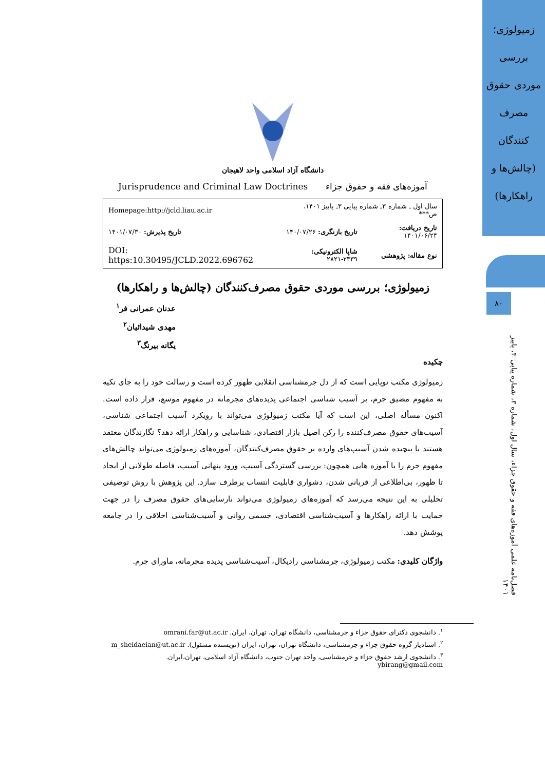زمیولوژی؛ بررسی موردی حقوق مصرف کنندگان (چالش‌ها و راهکارها)
۸۰
فصل‌نامه علمی آموزه‌های فقه و حقوق جزاء، سال اول، شماره ۳، شماره پیاپی ۳، پاییز ۱۴۰۱
دانشگاه آزاد اسلامی واحد لاهیجان
آموزه‌های فقه و حقوق جزاء Jurisprudence and Criminal Law Doctrines
| سال اول ـ شماره ۳ـ شماره پیاپی ۳ـ پاییز ۱۴۰۱، ص*** | | Homepage:http://jcld.liau.ac.ir |
| تاریخ دریافت: ۱۴۰۱/۰۶/۲۴ | تاریخ بازنگری: ۱۴۰/۰۷/۲۶ | تاریخ پذیرش: ۱۴۰۱/۰۷/۳۰ |
| نوع مقاله: پژوهشی | شاپا الکترونیکی: ۲۳۳۹-۲۸۲۱ | DOI: https:10.30495/JCLD.2022.696762 |
زمیولوژی؛ بررسی موردی حقوق مصرف‌کنندگان (چالش‌ها و راهکارها)
عدنان عمرانی فر<sup>۱</sup>
مهدی شیدائیان<sup>۲</sup>
یگانه بیرنگ<sup>۳</sup>
چکیده
زمیولوژی مکتب نوپایی است که از دل جرمشناسی انقلابی ظهور کرده است و رسالت خود را به جای تکیه به مفهوم مضیق جرم، بر آسیب شناسی اجتماعی پدیده‌های مجرمانه در مفهوم موسع، قرار داده است. اکنون مسأله اصلی، این است که آیا مکتب زمیولوژی می‌تواند با رویکرد آسیب اجتماعی شناسی، آسیب‌های حقوق مصرف‌کننده را رکن اصیل بازار اقتصادی، شناسایی و راهکار ارائه دهد؟ نگارندگان معتقد هستند با پیچیده شدن آسیب‌های وارده بر حقوق مصرف‌کنندگان، آموزه‌های زمیولوژی می‌تواند چالش‌های مفهوم جرم را با آموزه هایی همچون: بررسی گستردگی آسیب، ورود پنهانی آسیب، فاصله طولانی از ایجاد تا ظهور، بی‌اطلاعی از قربانی شدن، دشواری قابلیت انتساب برطرف سازد. این پژوهش با روش توصیفی تحلیلی به این نتیجه می‌رسد که آموزه‌های زمیولوژی می‌تواند نارسایی‌های حقوق مصرف را در جهت حمایت با ارائه راهکارها و آسیب‌شناسی اقتصادی، جسمی روانی و آسیب‌شناسی اخلاقی را در جامعه پوشش دهد.
واژگان کلیدی: مکتب زمیولوژی، جرمشناسی رادیکال، آسیب‌شناسی پدیده مجرمانه، ماورای جرم.
<sup>۱</sup>. دانشجوی دکترای حقوق جزاء و جرمشناسی، دانشگاه تهران، تهران، ایران. omrani.far@ut.ac.ir
<sup>۲</sup>. استادیار گروه حقوق جزاء و جرمشناسی، دانشگاه تهران، تهران، ایران (نویسنده مسئول). m_sheidaeian@ut.ac.ir
<sup>۳</sup>. دانشجوی ارشد حقوق جزاء و جرمشناسی، واحد تهران جنوب، دانشگاه آزاد اسلامی، تهران،ایران. ybirang@gmail.com